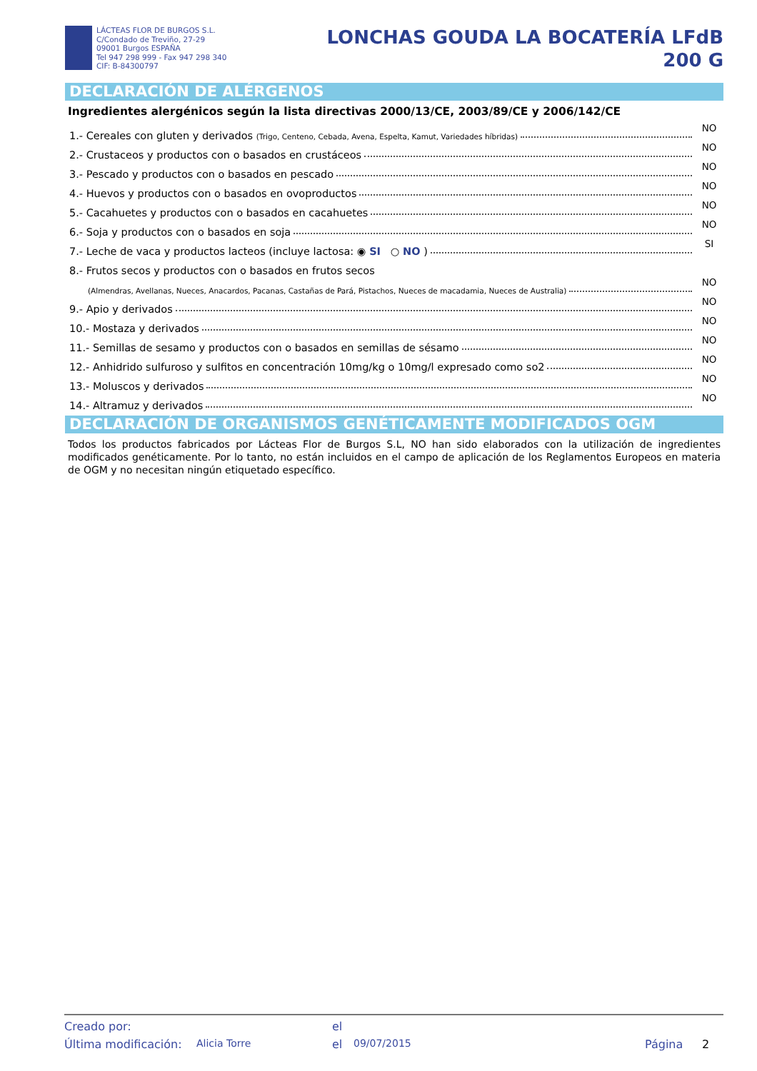LÁCTEAS FLOR DE BURGOS S.L.
C/Condado de Treviño, 27-29
09001 Burgos ESPAÑA
Tel 947 298 999 - Fax 947 298 340
CIF: B-84300797
LONCHAS GOUDA LA BOCATERÍA LFdB
200 G
DECLARACIÓN DE ALÉRGENOS
Ingredientes alergénicos según la lista directivas 2000/13/CE, 2003/89/CE y 2006/142/CE
1.- Cereales con gluten y derivados (Trigo, Centeno, Cebada, Avena, Espelta, Kamut, Variedades híbridas) NO
2.- Crustaceos y productos con o basados en crustáceos NO
3.- Pescado y productos con o basados en pescado NO
4.- Huevos y productos con o basados en ovoproductos NO
5.- Cacahuetes y productos con o basados en cacahuetes NO
6.- Soja y productos con o basados en soja NO
7.- Leche de vaca y productos lacteos (incluye lactosa: ◉ SI ○ NO ) SI
8.- Frutos secos y productos con o basados en frutos secos
(Almendras, Avellanas, Nueces, Anacardos, Pacanas, Castañas de Pará, Pistachos, Nueces de macadamia, Nueces de Australia) NO
9.- Apio y derivados NO
10.- Mostaza y derivados NO
11.- Semillas de sesamo y productos con o basados en semillas de sésamo NO
12.- Anhidrido sulfuroso y sulfitos en concentración 10mg/kg o 10mg/l expresado como so2 NO
13.- Moluscos y derivados NO
14.- Altramuz y derivados NO
DECLARACIÓN DE ORGANISMOS GENÉTICAMENTE MODIFICADOS OGM
Todos los productos fabricados por Lácteas Flor de Burgos S.L, NO han sido elaborados con la utilización de ingredientes modificados genéticamente. Por lo tanto, no están incluidos en el campo de aplicación de los Reglamentos Europeos en materia de OGM y no necesitan ningún etiquetado específico.
Creado por: el
Última modificación: Alicia Torre el 09/07/2015 Página 2